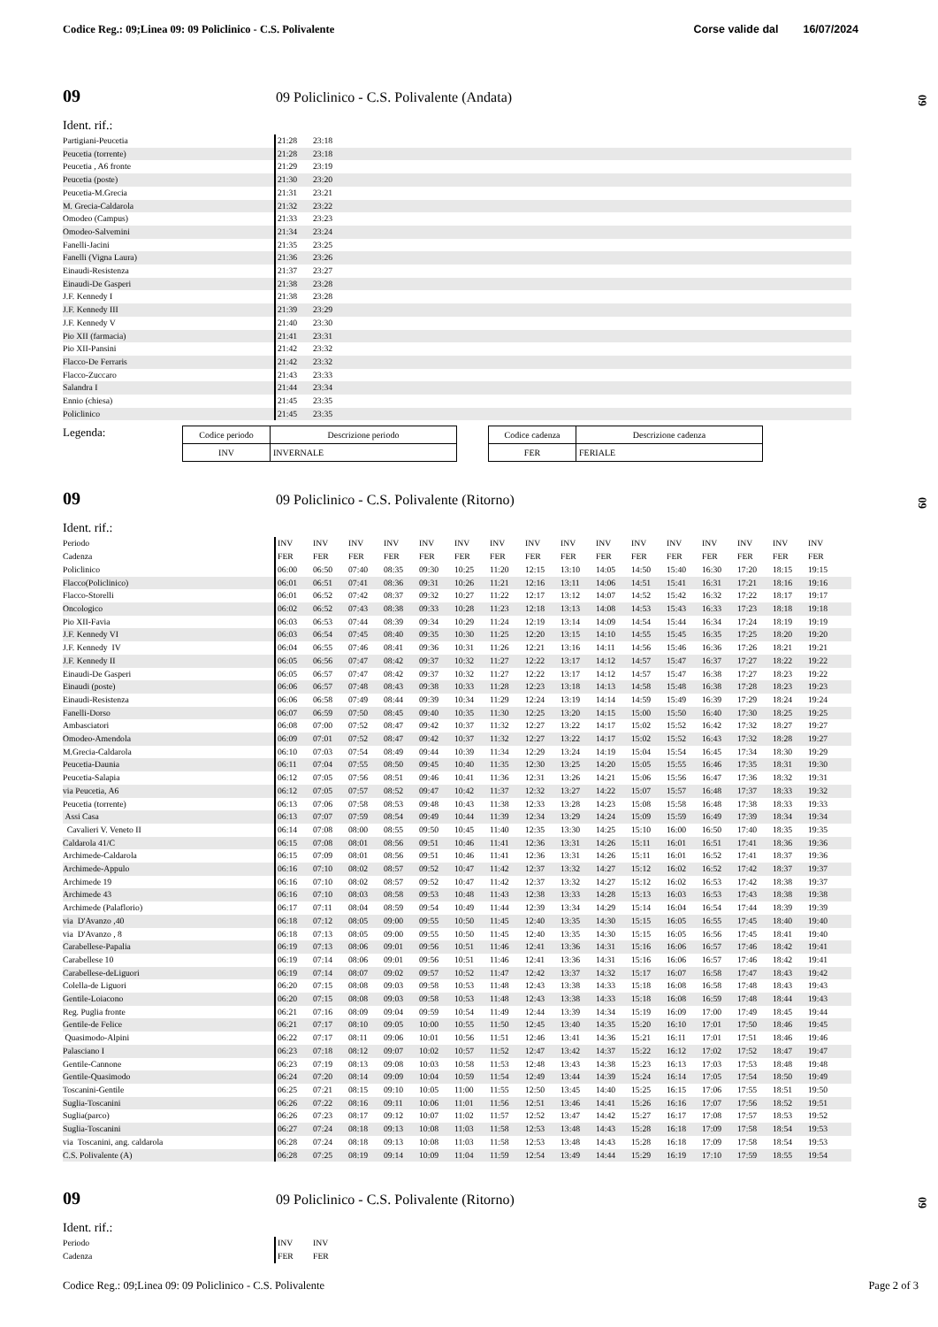Codice Reg.: 09;Linea 09: 09 Policlinico - C.S. Polivalente Corse valide dal 16/07/2024
09 09 Policlinico - C.S. Polivalente (Andata)
09
Ident. rif.:
| Partigiani-Peucetia | 21:28 | 23:18 |
| Peucetia (torrente) | 21:28 | 23:18 |
| Peucetia , A6 fronte | 21:29 | 23:19 |
| Peucetia (poste) | 21:30 | 23:20 |
| Peucetia-M.Grecia | 21:31 | 23:21 |
| M. Grecia-Caldarola | 21:32 | 23:22 |
| Omodeo (Campus) | 21:33 | 23:23 |
| Omodeo-Salvemini | 21:34 | 23:24 |
| Fanelli-Jacini | 21:35 | 23:25 |
| Fanelli (Vigna Laura) | 21:36 | 23:26 |
| Einaudi-Resistenza | 21:37 | 23:27 |
| Einaudi-De Gasperi | 21:38 | 23:28 |
| J.F. Kennedy I | 21:38 | 23:28 |
| J.F. Kennedy III | 21:39 | 23:29 |
| J.F. Kennedy V | 21:40 | 23:30 |
| Pio XII (farmacia) | 21:41 | 23:31 |
| Pio XII-Pansini | 21:42 | 23:32 |
| Flacco-De Ferraris | 21:42 | 23:32 |
| Flacco-Zuccaro | 21:43 | 23:33 |
| Salandra I | 21:44 | 23:34 |
| Ennio (chiesa) | 21:45 | 23:35 |
| Policlinico | 21:45 | 23:35 |
Legenda:
| Codice periodo | Descrizione periodo |
| --- | --- |
| INV | INVERNALE |
| Codice cadenza | Descrizione cadenza |
| --- | --- |
| FER | FERIALE |
09 09 Policlinico - C.S. Polivalente (Ritorno)
09
Ident. rif.:
| Periodo | INV | INV | INV | INV | INV | INV | INV | INV | INV | INV | INV | INV | INV | INV | INV | INV |
| Cadenza | FER | FER | FER | FER | FER | FER | FER | FER | FER | FER | FER | FER | FER | FER | FER | FER |
| Policlinico | 06:00 | 06:50 | 07:40 | 08:35 | 09:30 | 10:25 | 11:20 | 12:15 | 13:10 | 14:05 | 14:50 | 15:40 | 16:30 | 17:20 | 18:15 | 19:15 |
| Flacco(Policlinico) | 06:01 | 06:51 | 07:41 | 08:36 | 09:31 | 10:26 | 11:21 | 12:16 | 13:11 | 14:06 | 14:51 | 15:41 | 16:31 | 17:21 | 18:16 | 19:16 |
| Flacco-Storelli | 06:01 | 06:52 | 07:42 | 08:37 | 09:32 | 10:27 | 11:22 | 12:17 | 13:12 | 14:07 | 14:52 | 15:42 | 16:32 | 17:22 | 18:17 | 19:17 |
| Oncologico | 06:02 | 06:52 | 07:43 | 08:38 | 09:33 | 10:28 | 11:23 | 12:18 | 13:13 | 14:08 | 14:53 | 15:43 | 16:33 | 17:23 | 18:18 | 19:18 |
| Pio XII-Favia | 06:03 | 06:53 | 07:44 | 08:39 | 09:34 | 10:29 | 11:24 | 12:19 | 13:14 | 14:09 | 14:54 | 15:44 | 16:34 | 17:24 | 18:19 | 19:19 |
| J.F. Kennedy VI | 06:03 | 06:54 | 07:45 | 08:40 | 09:35 | 10:30 | 11:25 | 12:20 | 13:15 | 14:10 | 14:55 | 15:45 | 16:35 | 17:25 | 18:20 | 19:20 |
| J.F. Kennedy IV | 06:04 | 06:55 | 07:46 | 08:41 | 09:36 | 10:31 | 11:26 | 12:21 | 13:16 | 14:11 | 14:56 | 15:46 | 16:36 | 17:26 | 18:21 | 19:21 |
| J.F. Kennedy II | 06:05 | 06:56 | 07:47 | 08:42 | 09:37 | 10:32 | 11:27 | 12:22 | 13:17 | 14:12 | 14:57 | 15:47 | 16:37 | 17:27 | 18:22 | 19:22 |
| Einaudi-De Gasperi | 06:05 | 06:57 | 07:47 | 08:42 | 09:37 | 10:32 | 11:27 | 12:22 | 13:17 | 14:12 | 14:57 | 15:47 | 16:38 | 17:27 | 18:23 | 19:22 |
| Einaudi (poste) | 06:06 | 06:57 | 07:48 | 08:43 | 09:38 | 10:33 | 11:28 | 12:23 | 13:18 | 14:13 | 14:58 | 15:48 | 16:38 | 17:28 | 18:23 | 19:23 |
| Einaudi-Resistenza | 06:06 | 06:58 | 07:49 | 08:44 | 09:39 | 10:34 | 11:29 | 12:24 | 13:19 | 14:14 | 14:59 | 15:49 | 16:39 | 17:29 | 18:24 | 19:24 |
| Fanelli-Dorso | 06:07 | 06:59 | 07:50 | 08:45 | 09:40 | 10:35 | 11:30 | 12:25 | 13:20 | 14:15 | 15:00 | 15:50 | 16:40 | 17:30 | 18:25 | 19:25 |
| Ambasciatori | 06:08 | 07:00 | 07:52 | 08:47 | 09:42 | 10:37 | 11:32 | 12:27 | 13:22 | 14:17 | 15:02 | 15:52 | 16:42 | 17:32 | 18:27 | 19:27 |
| Omodeo-Amendola | 06:09 | 07:01 | 07:52 | 08:47 | 09:42 | 10:37 | 11:32 | 12:27 | 13:22 | 14:17 | 15:02 | 15:52 | 16:43 | 17:32 | 18:28 | 19:27 |
| M.Grecia-Caldarola | 06:10 | 07:03 | 07:54 | 08:49 | 09:44 | 10:39 | 11:34 | 12:29 | 13:24 | 14:19 | 15:04 | 15:54 | 16:45 | 17:34 | 18:30 | 19:29 |
| Peucetia-Daunia | 06:11 | 07:04 | 07:55 | 08:50 | 09:45 | 10:40 | 11:35 | 12:30 | 13:25 | 14:20 | 15:05 | 15:55 | 16:46 | 17:35 | 18:31 | 19:30 |
| Peucetia-Salapia | 06:12 | 07:05 | 07:56 | 08:51 | 09:46 | 10:41 | 11:36 | 12:31 | 13:26 | 14:21 | 15:06 | 15:56 | 16:47 | 17:36 | 18:32 | 19:31 |
| via Peucetia, A6 | 06:12 | 07:05 | 07:57 | 08:52 | 09:47 | 10:42 | 11:37 | 12:32 | 13:27 | 14:22 | 15:07 | 15:57 | 16:48 | 17:37 | 18:33 | 19:32 |
| Peucetia (torrente) | 06:13 | 07:06 | 07:58 | 08:53 | 09:48 | 10:43 | 11:38 | 12:33 | 13:28 | 14:23 | 15:08 | 15:58 | 16:48 | 17:38 | 18:33 | 19:33 |
| Assi Casa | 06:13 | 07:07 | 07:59 | 08:54 | 09:49 | 10:44 | 11:39 | 12:34 | 13:29 | 14:24 | 15:09 | 15:59 | 16:49 | 17:39 | 18:34 | 19:34 |
| Cavalieri V. Veneto II | 06:14 | 07:08 | 08:00 | 08:55 | 09:50 | 10:45 | 11:40 | 12:35 | 13:30 | 14:25 | 15:10 | 16:00 | 16:50 | 17:40 | 18:35 | 19:35 |
| Caldarola 41/C | 06:15 | 07:08 | 08:01 | 08:56 | 09:51 | 10:46 | 11:41 | 12:36 | 13:31 | 14:26 | 15:11 | 16:01 | 16:51 | 17:41 | 18:36 | 19:36 |
| Archimede-Caldarola | 06:15 | 07:09 | 08:01 | 08:56 | 09:51 | 10:46 | 11:41 | 12:36 | 13:31 | 14:26 | 15:11 | 16:01 | 16:52 | 17:41 | 18:37 | 19:36 |
| Archimede-Appulo | 06:16 | 07:10 | 08:02 | 08:57 | 09:52 | 10:47 | 11:42 | 12:37 | 13:32 | 14:27 | 15:12 | 16:02 | 16:52 | 17:42 | 18:37 | 19:37 |
| Archimede 19 | 06:16 | 07:10 | 08:02 | 08:57 | 09:52 | 10:47 | 11:42 | 12:37 | 13:32 | 14:27 | 15:12 | 16:02 | 16:53 | 17:42 | 18:38 | 19:37 |
| Archimede 43 | 06:16 | 07:10 | 08:03 | 08:58 | 09:53 | 10:48 | 11:43 | 12:38 | 13:33 | 14:28 | 15:13 | 16:03 | 16:53 | 17:43 | 18:38 | 19:38 |
| Archimede (Palaflorio) | 06:17 | 07:11 | 08:04 | 08:59 | 09:54 | 10:49 | 11:44 | 12:39 | 13:34 | 14:29 | 15:14 | 16:04 | 16:54 | 17:44 | 18:39 | 19:39 |
| via D'Avanzo ,40 | 06:18 | 07:12 | 08:05 | 09:00 | 09:55 | 10:50 | 11:45 | 12:40 | 13:35 | 14:30 | 15:15 | 16:05 | 16:55 | 17:45 | 18:40 | 19:40 |
| via D'Avanzo , 8 | 06:18 | 07:13 | 08:05 | 09:00 | 09:55 | 10:50 | 11:45 | 12:40 | 13:35 | 14:30 | 15:15 | 16:05 | 16:56 | 17:45 | 18:41 | 19:40 |
| Carabellese-Papalia | 06:19 | 07:13 | 08:06 | 09:01 | 09:56 | 10:51 | 11:46 | 12:41 | 13:36 | 14:31 | 15:16 | 16:06 | 16:57 | 17:46 | 18:42 | 19:41 |
| Carabellese 10 | 06:19 | 07:14 | 08:06 | 09:01 | 09:56 | 10:51 | 11:46 | 12:41 | 13:36 | 14:31 | 15:16 | 16:06 | 16:57 | 17:46 | 18:42 | 19:41 |
| Carabellese-deLiguori | 06:19 | 07:14 | 08:07 | 09:02 | 09:57 | 10:52 | 11:47 | 12:42 | 13:37 | 14:32 | 15:17 | 16:07 | 16:58 | 17:47 | 18:43 | 19:42 |
| Colella-de Liguori | 06:20 | 07:15 | 08:08 | 09:03 | 09:58 | 10:53 | 11:48 | 12:43 | 13:38 | 14:33 | 15:18 | 16:08 | 16:58 | 17:48 | 18:43 | 19:43 |
| Gentile-Loiacono | 06:20 | 07:15 | 08:08 | 09:03 | 09:58 | 10:53 | 11:48 | 12:43 | 13:38 | 14:33 | 15:18 | 16:08 | 16:59 | 17:48 | 18:44 | 19:43 |
| Reg. Puglia fronte | 06:21 | 07:16 | 08:09 | 09:04 | 09:59 | 10:54 | 11:49 | 12:44 | 13:39 | 14:34 | 15:19 | 16:09 | 17:00 | 17:49 | 18:45 | 19:44 |
| Gentile-de Felice | 06:21 | 07:17 | 08:10 | 09:05 | 10:00 | 10:55 | 11:50 | 12:45 | 13:40 | 14:35 | 15:20 | 16:10 | 17:01 | 17:50 | 18:46 | 19:45 |
| Quasimodo-Alpini | 06:22 | 07:17 | 08:11 | 09:06 | 10:01 | 10:56 | 11:51 | 12:46 | 13:41 | 14:36 | 15:21 | 16:11 | 17:01 | 17:51 | 18:46 | 19:46 |
| Palasciano I | 06:23 | 07:18 | 08:12 | 09:07 | 10:02 | 10:57 | 11:52 | 12:47 | 13:42 | 14:37 | 15:22 | 16:12 | 17:02 | 17:52 | 18:47 | 19:47 |
| Gentile-Cannone | 06:23 | 07:19 | 08:13 | 09:08 | 10:03 | 10:58 | 11:53 | 12:48 | 13:43 | 14:38 | 15:23 | 16:13 | 17:03 | 17:53 | 18:48 | 19:48 |
| Gentile-Quasimodo | 06:24 | 07:20 | 08:14 | 09:09 | 10:04 | 10:59 | 11:54 | 12:49 | 13:44 | 14:39 | 15:24 | 16:14 | 17:05 | 17:54 | 18:50 | 19:49 |
| Toscanini-Gentile | 06:25 | 07:21 | 08:15 | 09:10 | 10:05 | 11:00 | 11:55 | 12:50 | 13:45 | 14:40 | 15:25 | 16:15 | 17:06 | 17:55 | 18:51 | 19:50 |
| Suglia-Toscanini | 06:26 | 07:22 | 08:16 | 09:11 | 10:06 | 11:01 | 11:56 | 12:51 | 13:46 | 14:41 | 15:26 | 16:16 | 17:07 | 17:56 | 18:52 | 19:51 |
| Suglia(parco) | 06:26 | 07:23 | 08:17 | 09:12 | 10:07 | 11:02 | 11:57 | 12:52 | 13:47 | 14:42 | 15:27 | 16:17 | 17:08 | 17:57 | 18:53 | 19:52 |
| Suglia-Toscanini | 06:27 | 07:24 | 08:18 | 09:13 | 10:08 | 11:03 | 11:58 | 12:53 | 13:48 | 14:43 | 15:28 | 16:18 | 17:09 | 17:58 | 18:54 | 19:53 |
| via Toscanini, ang. caldarola | 06:28 | 07:24 | 08:18 | 09:13 | 10:08 | 11:03 | 11:58 | 12:53 | 13:48 | 14:43 | 15:28 | 16:18 | 17:09 | 17:58 | 18:54 | 19:53 |
| C.S. Polivalente (A) | 06:28 | 07:25 | 08:19 | 09:14 | 10:09 | 11:04 | 11:59 | 12:54 | 13:49 | 14:44 | 15:29 | 16:19 | 17:10 | 17:59 | 18:55 | 19:54 |
09 09 Policlinico - C.S. Polivalente (Ritorno)
09
Ident. rif.:
| Periodo | INV | INV |
| Cadenza | FER | FER |
Codice Reg.: 09;Linea 09: 09 Policlinico - C.S. Polivalente Page 2 of 3